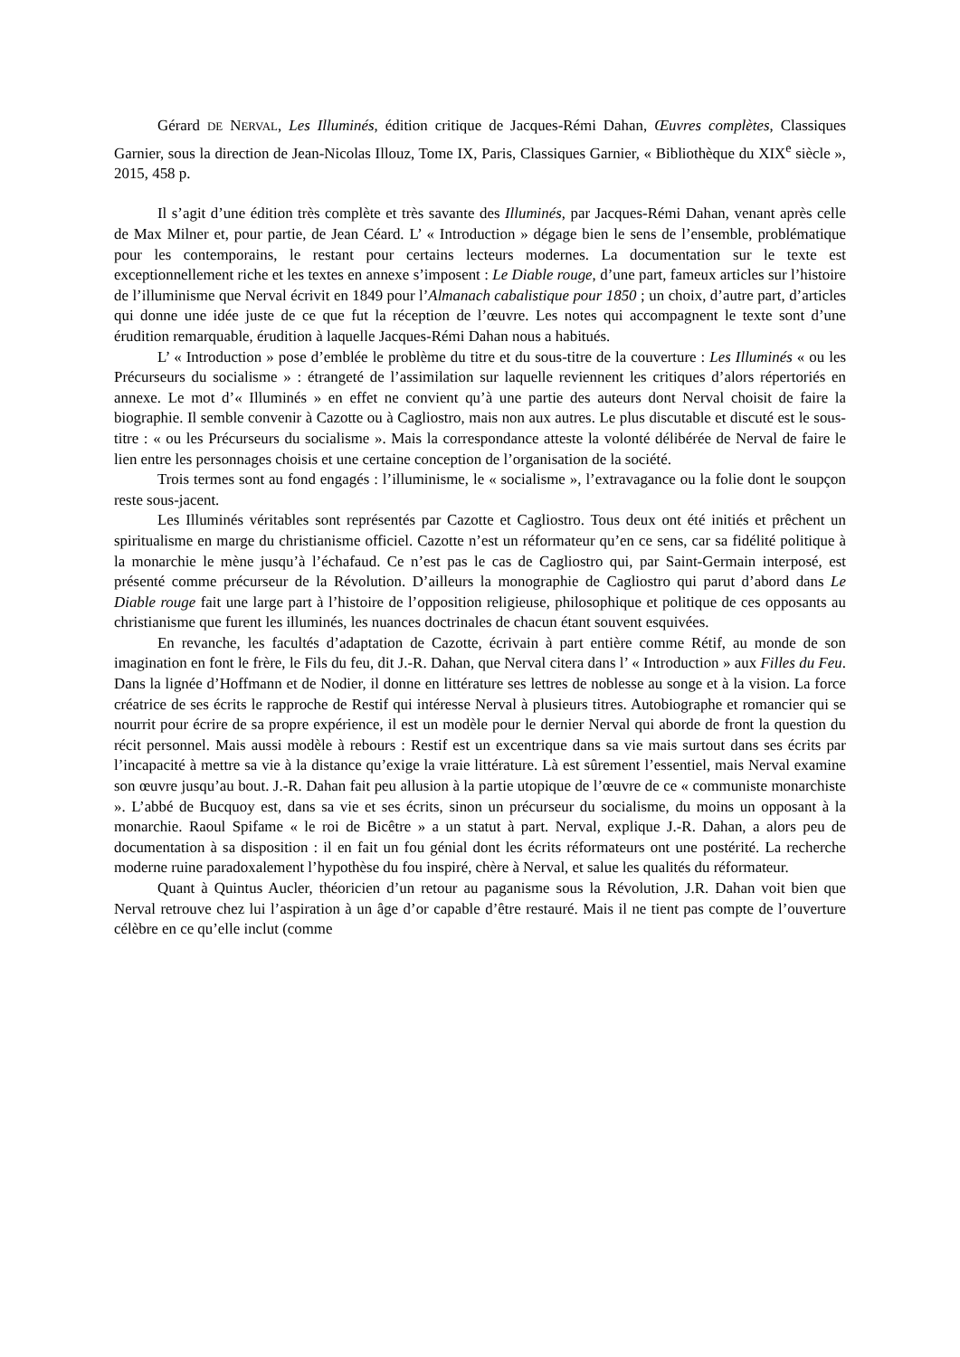Gérard DE NERVAL, Les Illuminés, édition critique de Jacques-Rémi Dahan, Œuvres complètes, Classiques Garnier, sous la direction de Jean-Nicolas Illouz, Tome IX, Paris, Classiques Garnier, « Bibliothèque du XIX<sup>e</sup> siècle », 2015, 458 p.
Il s’agit d’une édition très complète et très savante des Illuminés, par Jacques-Rémi Dahan, venant après celle de Max Milner et, pour partie, de Jean Céard. L’ « Introduction » dégage bien le sens de l’ensemble, problématique pour les contemporains, le restant pour certains lecteurs modernes. La documentation sur le texte est exceptionnellement riche et les textes en annexe s’imposent : Le Diable rouge, d’une part, fameux articles sur l’histoire de l’illuminisme que Nerval écrivit en 1849 pour l’Almanach cabalistique pour 1850 ; un choix, d’autre part, d’articles qui donne une idée juste de ce que fut la réception de l’œuvre. Les notes qui accompagnent le texte sont d’une érudition remarquable, érudition à laquelle Jacques-Rémi Dahan nous a habitués.
L’ « Introduction » pose d’emblée le problème du titre et du sous-titre de la couverture : Les Illuminés « ou les Précurseurs du socialisme » : étrangeté de l’assimilation sur laquelle reviennent les critiques d’alors répertoriés en annexe. Le mot d’« Illuminés » en effet ne convient qu’à une partie des auteurs dont Nerval choisit de faire la biographie. Il semble convenir à Cazotte ou à Cagliostro, mais non aux autres. Le plus discutable et discuté est le sous-titre : « ou les Précurseurs du socialisme ». Mais la correspondance atteste la volonté délibérée de Nerval de faire le lien entre les personnages choisis et une certaine conception de l’organisation de la société.
Trois termes sont au fond engagés : l’illuminisme, le « socialisme », l’extravagance ou la folie dont le soupçon reste sous-jacent.
Les Illuminés véritables sont représentés par Cazotte et Cagliostro. Tous deux ont été initiés et prêchent un spiritualisme en marge du christianisme officiel. Cazotte n’est un réformateur qu’en ce sens, car sa fidélité politique à la monarchie le mène jusqu’à l’échafaud. Ce n’est pas le cas de Cagliostro qui, par Saint-Germain interposé, est présenté comme précurseur de la Révolution. D’ailleurs la monographie de Cagliostro qui parut d’abord dans Le Diable rouge fait une large part à l’histoire de l’opposition religieuse, philosophique et politique de ces opposants au christianisme que furent les illuminés, les nuances doctrinales de chacun étant souvent esquivées.
En revanche, les facultés d’adaptation de Cazotte, écrivain à part entière comme Rétif, au monde de son imagination en font le frère, le Fils du feu, dit J.-R. Dahan, que Nerval citera dans l’ « Introduction » aux Filles du Feu. Dans la lignée d’Hoffmann et de Nodier, il donne en littérature ses lettres de noblesse au songe et à la vision. La force créatrice de ses écrits le rapproche de Restif qui intéresse Nerval à plusieurs titres. Autobiographe et romancier qui se nourrit pour écrire de sa propre expérience, il est un modèle pour le dernier Nerval qui aborde de front la question du récit personnel. Mais aussi modèle à rebours : Restif est un excentrique dans sa vie mais surtout dans ses écrits par l’incapacité à mettre sa vie à la distance qu’exige la vraie littérature. Là est sûrement l’essentiel, mais Nerval examine son œuvre jusqu’au bout. J.-R. Dahan fait peu allusion à la partie utopique de l’œuvre de ce « communiste monarchiste ». L’abbé de Bucquoy est, dans sa vie et ses écrits, sinon un précurseur du socialisme, du moins un opposant à la monarchie. Raoul Spifame « le roi de Bicêtre » a un statut à part. Nerval, explique J.-R. Dahan, a alors peu de documentation à sa disposition : il en fait un fou génial dont les écrits réformateurs ont une postérité. La recherche moderne ruine paradoxalement l’hypothèse du fou inspiré, chère à Nerval, et salue les qualités du réformateur.
Quant à Quintus Aucler, théoricien d’un retour au paganisme sous la Révolution, J.R. Dahan voit bien que Nerval retrouve chez lui l’aspiration à un âge d’or capable d’être restauré. Mais il ne tient pas compte de l’ouverture célèbre en ce qu’elle inclut (comme